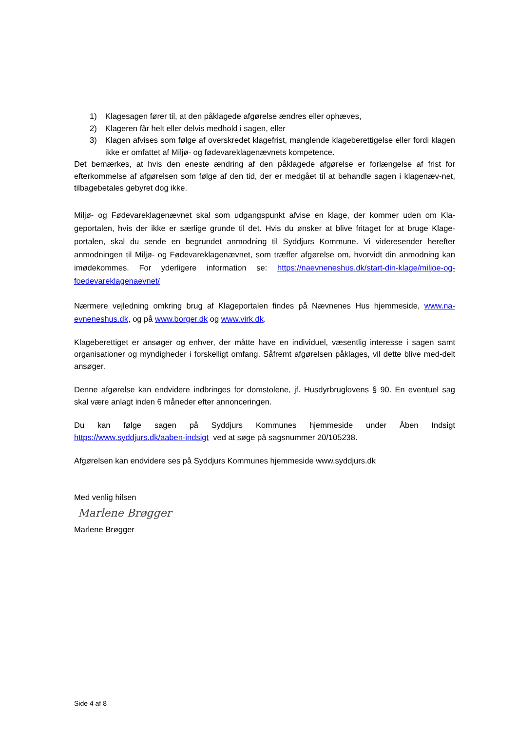1) Klagesagen fører til, at den påklagede afgørelse ændres eller ophæves,
2) Klageren får helt eller delvis medhold i sagen, eller
3) Klagen afvises som følge af overskredet klagefrist, manglende klageberettigelse eller fordi klagen ikke er omfattet af Miljø- og fødevareklagenævnets kompetence.
Det bemærkes, at hvis den eneste ændring af den påklagede afgørelse er forlængelse af frist for efterkommelse af afgørelsen som følge af den tid, der er medgået til at behandle sagen i klagenæv-net, tilbagebetales gebyret dog ikke.
Miljø- og Fødevareklagenævnet skal som udgangspunkt afvise en klage, der kommer uden om Kla-geportalen, hvis der ikke er særlige grunde til det. Hvis du ønsker at blive fritaget for at bruge Klage-portalen, skal du sende en begrundet anmodning til Syddjurs Kommune. Vi videresender herefter anmodningen til Miljø- og Fødevareklagenævnet, som træffer afgørelse om, hvorvidt din anmodning kan imødekommes. For yderligere information se: https://naevneneshus.dk/start-din-klage/miljoe-og-foedevareklagenaevnet/
Nærmere vejledning omkring brug af Klageportalen findes på Nævnenes Hus hjemmeside, www.na-evneneshus.dk, og på www.borger.dk og www.virk.dk.
Klageberettiget er ansøger og enhver, der måtte have en individuel, væsentlig interesse i sagen samt organisationer og myndigheder i forskelligt omfang. Såfremt afgørelsen påklages, vil dette blive med-delt ansøger.
Denne afgørelse kan endvidere indbringes for domstolene, jf. Husdyrbruglovens § 90. En eventuel sag skal være anlagt inden 6 måneder efter annonceringen.
Du kan følge sagen på Syddjurs Kommunes hjemmeside under Åben Indsigt https://www.syddjurs.dk/aaben-indsigt ved at søge på sagsnummer 20/105238.
Afgørelsen kan endvidere ses på Syddjurs Kommunes hjemmeside www.syddjurs.dk
Med venlig hilsen
Marlene Brøgger
Marlene Brøgger
Side 4 af 8